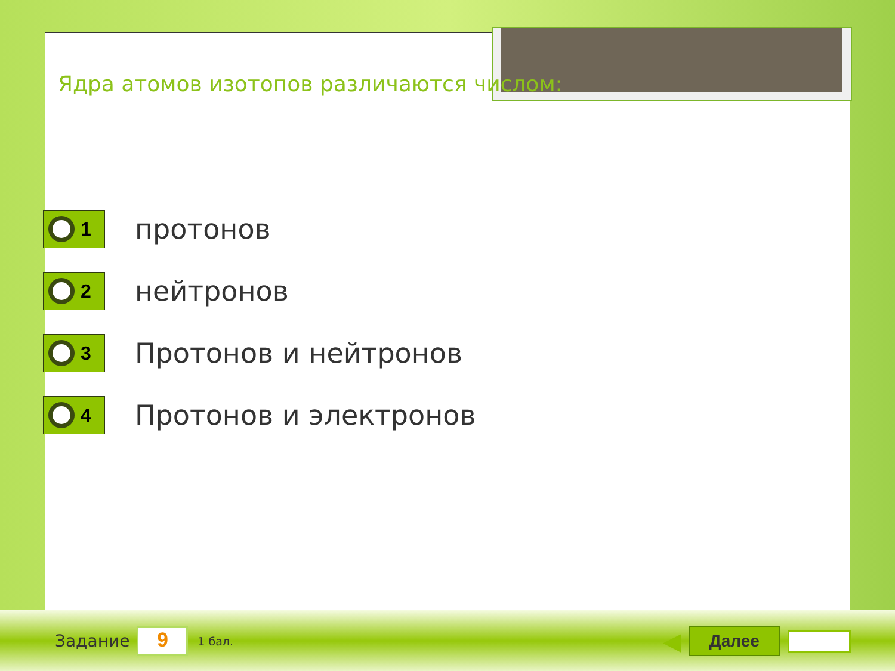Ядра атомов изотопов различаются числом:
1
протонов
2
нейтронов
3
Протонов и нейтронов
4
Протонов и электронов
Задание
9
1 бал. ◀
Далее